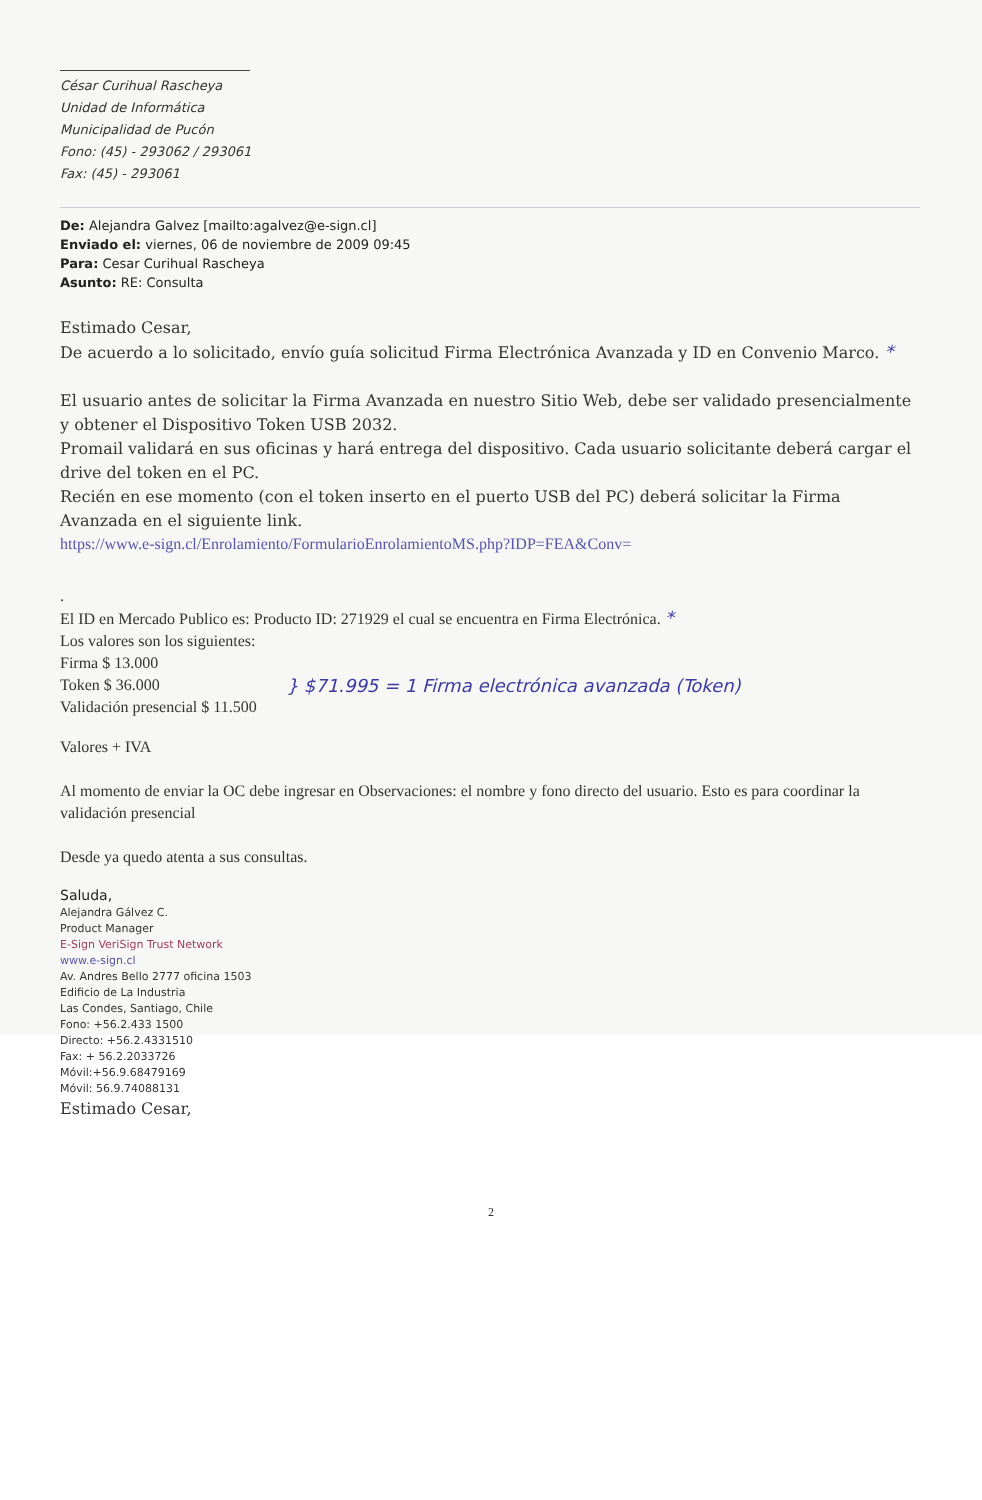César Curihual Rascheya
Unidad de Informática
Municipalidad de Pucón
Fono: (45) - 293062 / 293061
Fax: (45) - 293061
De: Alejandra Galvez [mailto:agalvez@e-sign.cl]
Enviado el: viernes, 06 de noviembre de 2009 09:45
Para: Cesar Curihual Rascheya
Asunto: RE: Consulta
Estimado Cesar,
De acuerdo a lo solicitado, envío guía solicitud Firma Electrónica Avanzada y ID en Convenio Marco. *
El usuario antes de solicitar la Firma Avanzada en nuestro Sitio Web, debe ser validado presencialmente y obtener el Dispositivo Token USB 2032.
Promail validará en sus oficinas y hará entrega del dispositivo. Cada usuario solicitante deberá cargar el drive del token en el PC.
Recién en ese momento (con el token inserto en el puerto USB del PC) deberá solicitar la Firma Avanzada en el siguiente link.
https://www.e-sign.cl/Enrolamiento/FormularioEnrolamientoMS.php?IDP=FEA&Conv=
.
El ID en Mercado Publico es: Producto ID: 271929 el cual se encuentra en Firma Electrónica. *
Los valores son los siguientes:
Firma $ 13.000
Token $ 36.000
Validación presencial $ 11.500
} $71.995 = 1 Firma electrónica avanzada (Token)
Valores + IVA
Al momento de enviar la OC debe ingresar en Observaciones: el nombre y fono directo del usuario. Esto es para coordinar la validación presencial
Desde ya quedo atenta a sus consultas.
Saluda,
Alejandra Gálvez C.
Product Manager
E-Sign VeriSign Trust Network
www.e-sign.cl
Av. Andres Bello 2777 oficina 1503
Edificio de La Industria
Las Condes, Santiago, Chile
Fono: +56.2.433 1500
Directo: +56.2.4331510
Fax: + 56.2.2033726
Móvil:+56.9.68479169
Móvil: 56.9.74088131
Estimado Cesar,
2